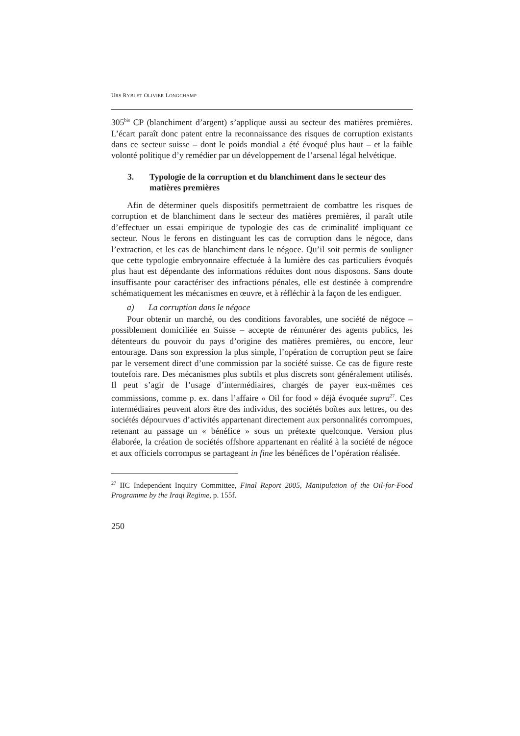URS RYBI ET OLIVIER LONGCHAMP
305<sup>bis</sup> CP (blanchiment d’argent) s’applique aussi au secteur des matières premières. L’écart paraît donc patent entre la reconnaissance des risques de corruption existants dans ce secteur suisse – dont le poids mondial a été évoqué plus haut – et la faible volonté politique d’y remédier par un développement de l’arsenal légal helvétique.
3. Typologie de la corruption et du blanchiment dans le secteur des matières premières
Afin de déterminer quels dispositifs permettraient de combattre les risques de corruption et de blanchiment dans le secteur des matières premières, il paraît utile d’effectuer un essai empirique de typologie des cas de criminalité impliquant ce secteur. Nous le ferons en distinguant les cas de corruption dans le négoce, dans l’extraction, et les cas de blanchiment dans le négoce. Qu’il soit permis de souligner que cette typologie embryonnaire effectuée à la lumière des cas particuliers évoqués plus haut est dépendante des informations réduites dont nous disposons. Sans doute insuffisante pour caractériser des infractions pénales, elle est destinée à comprendre schématiquement les mécanismes en œuvre, et à réfléchir à la façon de les endiguer.
a) La corruption dans le négoce
Pour obtenir un marché, ou des conditions favorables, une société de négoce – possiblement domiciliée en Suisse – accepte de rémunérer des agents publics, les détenteurs du pouvoir du pays d’origine des matières premières, ou encore, leur entourage. Dans son expression la plus simple, l’opération de corruption peut se faire par le versement direct d’une commission par la société suisse. Ce cas de figure reste toutefois rare. Des mécanismes plus subtils et plus discrets sont généralement utilisés. Il peut s’agir de l’usage d’intermédiaires, chargés de payer eux-mêmes ces commissions, comme p. ex. dans l’affaire « Oil for food » déjà évoquée supra<sup>27</sup>. Ces intermédiaires peuvent alors être des individus, des sociétés boîtes aux lettres, ou des sociétés dépourvues d’activités appartenant directement aux personnalités corrompues, retenant au passage un « bénéfice » sous un prétexte quelconque. Version plus élaborée, la création de sociétés offshore appartenant en réalité à la société de négoce et aux officiels corrompus se partageant in fine les bénéfices de l’opération réalisée.
<sup>27</sup> IIC Independent Inquiry Committee, Final Report 2005, Manipulation of the Oil-for-Food Programme by the Iraqi Regime, p. 155f.
250